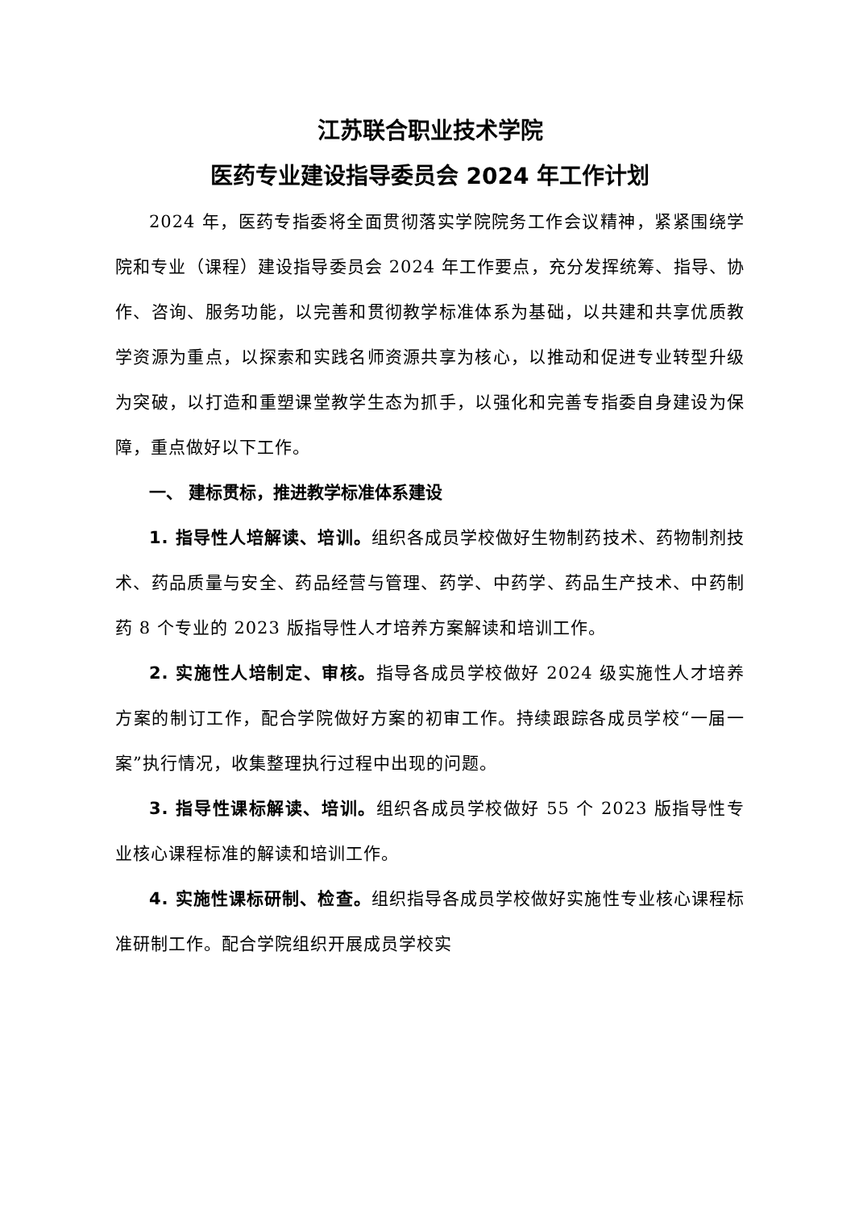江苏联合职业技术学院
医药专业建设指导委员会 2024 年工作计划
2024 年，医药专指委将全面贯彻落实学院院务工作会议精神，紧紧围绕学院和专业（课程）建设指导委员会 2024 年工作要点，充分发挥统筹、指导、协作、咨询、服务功能，以完善和贯彻教学标准体系为基础，以共建和共享优质教学资源为重点，以探索和实践名师资源共享为核心，以推动和促进专业转型升级为突破，以打造和重塑课堂教学生态为抓手，以强化和完善专指委自身建设为保障，重点做好以下工作。
一、 建标贯标，推进教学标准体系建设
1. 指导性人培解读、培训。组织各成员学校做好生物制药技术、药物制剂技术、药品质量与安全、药品经营与管理、药学、中药学、药品生产技术、中药制药 8 个专业的 2023 版指导性人才培养方案解读和培训工作。
2. 实施性人培制定、审核。指导各成员学校做好 2024 级实施性人才培养方案的制订工作，配合学院做好方案的初审工作。持续跟踪各成员学校“一届一案”执行情况，收集整理执行过程中出现的问题。
3. 指导性课标解读、培训。组织各成员学校做好 55 个 2023 版指导性专业核心课程标准的解读和培训工作。
4. 实施性课标研制、检查。组织指导各成员学校做好实施性专业核心课程标准研制工作。配合学院组织开展成员学校实